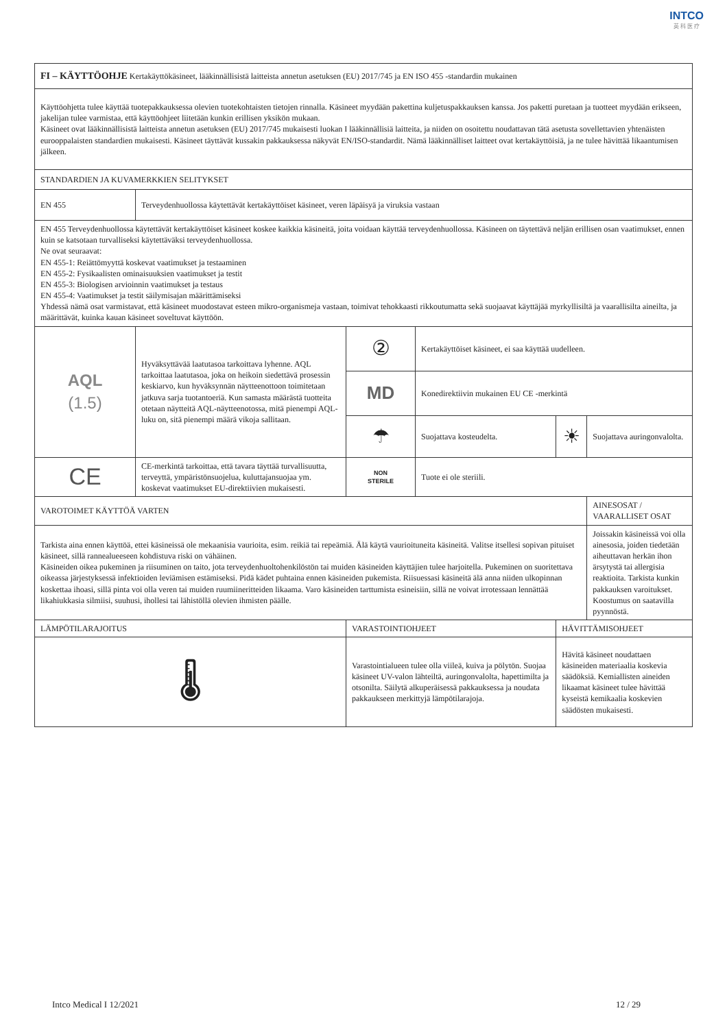INTCO
英 科 医 疗
| FI – KÄYTTÖOHJE Kertakäyttökäsineet, lääkinnällisistä laitteista annetun asetuksen (EU) 2017/745 ja EN ISO 455 -standardin mukainen | | | | | |
| Käyttöohjetta tulee käyttää tuotepakkauksessa olevien tuotekohtaisten tietojen rinnalla. Käsineet myydään pakettina kuljetuspakkauksen kanssa. Jos paketti puretaan ja tuotteet myydään erikseen, jakelijan tulee varmistaa, että käyttöohjeet liitetään kunkin erillisen yksikön mukaan. Käsineet ovat lääkinnällisistä laitteista annetun asetuksen (EU) 2017/745 mukaisesti luokan I lääkinnällisiä laitteita, ja niiden on osoitettu noudattavan tätä asetusta sovellettavien yhtenäisten eurooppalaisten standardien mukaisesti. Käsineet täyttävät kussakin pakkauksessa näkyvät EN/ISO-standardit. Nämä lääkinnälliset laitteet ovat kertakäyttöisiä, ja ne tulee hävittää likaantumisen jälkeen. | | | | | |
| STANDARDIEN JA KUVAMERKKIEN SELITYKSET | | | | | |
| EN 455 | Terveydenhuollossa käytettävät kertakäyttöiset käsineet, veren läpäisyä ja viruksia vastaan | | | | |
| EN 455 Terveydenhuollossa käytettävät kertakäyttöiset käsineet koskee kaikkia käsineitä, joita voidaan käyttää terveydenhuollossa. Käsineen on täytettävä neljän erillisen osan vaatimukset, ennen kuin se katsotaan turvalliseksi käytettäväksi terveydenhuollossa. Ne ovat seuraavat: EN 455-1: Reiättömyyttä koskevat vaatimukset ja testaaminen EN 455-2: Fysikaalisten ominaisuuksien vaatimukset ja testit EN 455-3: Biologisen arvioinnin vaatimukset ja testaus EN 455-4: Vaatimukset ja testit säilymisajan määrittämiseksi Yhdessä nämä osat varmistavat, että käsineet muodostavat esteen mikro-organismeja vastaan, toimivat tehokkaasti rikkoutumatta sekä suojaavat käyttäjää myrkyllisiltä ja vaarallisilta aineilta, ja määrittävät, kuinka kauan käsineet soveltuvat käyttöön. | | | | | |
| AQL (1.5) | Hyväksyttävää laatutasoa tarkoittava lyhenne. AQL tarkoittaa laatutasoa, joka on heikoin siedettävä prosessin keskiarvo, kun hyväksynnän näytteenottoon toimitetaan jatkuva sarja tuotantoeriä. Kun samasta määrästä tuotteita otetaan näytteitä AQL-näytteenotossa, mitä pienempi AQL-luku on, sitä pienempi määrä vikoja sallitaan. | ② | Kertakäyttöiset käsineet, ei saa käyttää uudelleen. | | |
| | | MD | Konedirektiivin mukainen EU CE -merkintä | | |
| | | ☂ | Suojattava kosteudelta. | ☀ | Suojattava auringonvalolta. |
| CE | CE-merkintä tarkoittaa, että tavara täyttää turvallisuutta, terveyttä, ympäristönsuojelua, kuluttajansuojaa ym. koskevat vaatimukset EU-direktiivien mukaisesti. | NON STERILE | Tuote ei ole steriili. | | |
| VAROTOIMET KÄYTTÖÄ VARTEN | | | | | AINESOSAT / VAARALLISET OSAT |
| Tarkista aina ennen käyttöä, ettei käsineissä ole mekaanisia vaurioita, esim. reikiä tai repeämiä. Älä käytä vaurioituneita käsineitä. Valitse itsellesi sopivan pituiset käsineet, sillä rannealueeseen kohdistuva riski on vähäinen. Käsineiden oikea pukeminen ja riisuminen on taito, jota terveydenhuoltohenkilöstön tai muiden käsineiden käyttäjien tulee harjoitella. Pukeminen on suoritettava oikeassa järjestyksessä infektioiden leviämisen estämiseksi. Pidä kädet puhtaina ennen käsineiden pukemista. Riisuessasi käsineitä älä anna niiden ulkopinnan koskettaa ihoasi, sillä pinta voi olla veren tai muiden ruumiineritteiden likaama. Varo käsineiden tarttumista esineisiin, sillä ne voivat irrotessaan lennättää likahiukkasia silmiisi, suuhusi, ihollesi tai lähistöllä olevien ihmisten päälle. | | | | | Joissakin käsineissä voi olla ainesosia, joiden tiedetään aiheuttavan herkän ihon ärsytystä tai allergisia reaktioita. Tarkista kunkin pakkauksen varoitukset. Koostumus on saatavilla pyynnöstä. |
| LÄMPÖTILARAJOITUS | | VARASTOINTIOHJEET | | HÄVITTÄMISOHJEET | |
| 🌡 | | Varastointialueen tulee olla viileä, kuiva ja pölytön. Suojaa käsineet UV-valon lähteiltä, auringonvalolta, hapettimilta ja otsonilta. Säilytä alkuperäisessä pakkauksessa ja noudata pakkaukseen merkittyjä lämpötilarajoja. | | Hävitä käsineet noudattaen käsineiden materiaalia koskevia säädöksiä. Kemiallisten aineiden likaamat käsineet tulee hävittää kyseistä kemikaalia koskevien säädösten mukaisesti. | |
Intco Medical I 12/2021 12 / 29